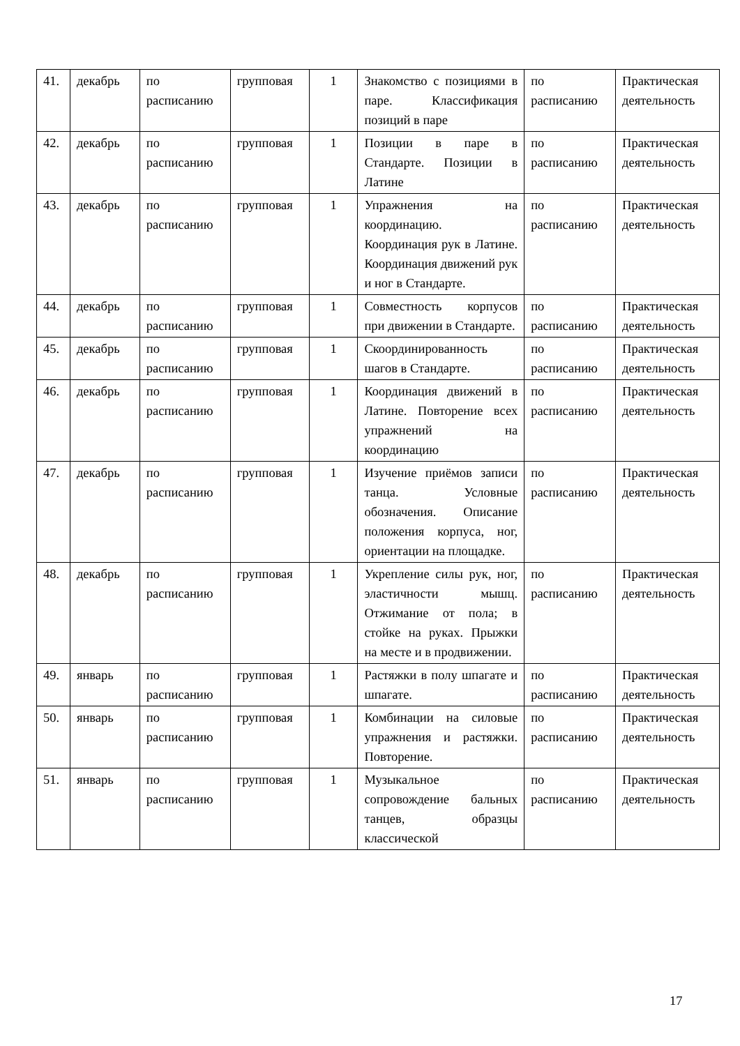| 41. | декабрь | по расписанию | групповая | 1 | Знакомство с позициями в паре. Классификация позиций в паре | по расписанию | Практическая деятельность |
| 42. | декабрь | по расписанию | групповая | 1 | Позиции в паре в Стандарте. Позиции в Латине | по расписанию | Практическая деятельность |
| 43. | декабрь | по расписанию | групповая | 1 | Упражнения на координацию. Координация рук в Латине. Координация движений рук и ног в Стандарте. | по расписанию | Практическая деятельность |
| 44. | декабрь | по расписанию | групповая | 1 | Совместность корпусов при движении в Стандарте. | по расписанию | Практическая деятельность |
| 45. | декабрь | по расписанию | групповая | 1 | Скоординированность шагов в Стандарте. | по расписанию | Практическая деятельность |
| 46. | декабрь | по расписанию | групповая | 1 | Координация движений в Латине. Повторение всех упражнений на координацию | по расписанию | Практическая деятельность |
| 47. | декабрь | по расписанию | групповая | 1 | Изучение приёмов записи танца. Условные обозначения. Описание положения корпуса, ног, ориентации на площадке. | по расписанию | Практическая деятельность |
| 48. | декабрь | по расписанию | групповая | 1 | Укрепление силы рук, ног, эластичности мышц. Отжимание от пола; в стойке на руках. Прыжки на месте и в продвижении. | по расписанию | Практическая деятельность |
| 49. | январь | по расписанию | групповая | 1 | Растяжки в полу шпагате и шпагате. | по расписанию | Практическая деятельность |
| 50. | январь | по расписанию | групповая | 1 | Комбинации на силовые упражнения и растяжки. Повторение. | по расписанию | Практическая деятельность |
| 51. | январь | по расписанию | групповая | 1 | Музыкальное сопровождение бальных танцев, образцы классической | по расписанию | Практическая деятельность |
17